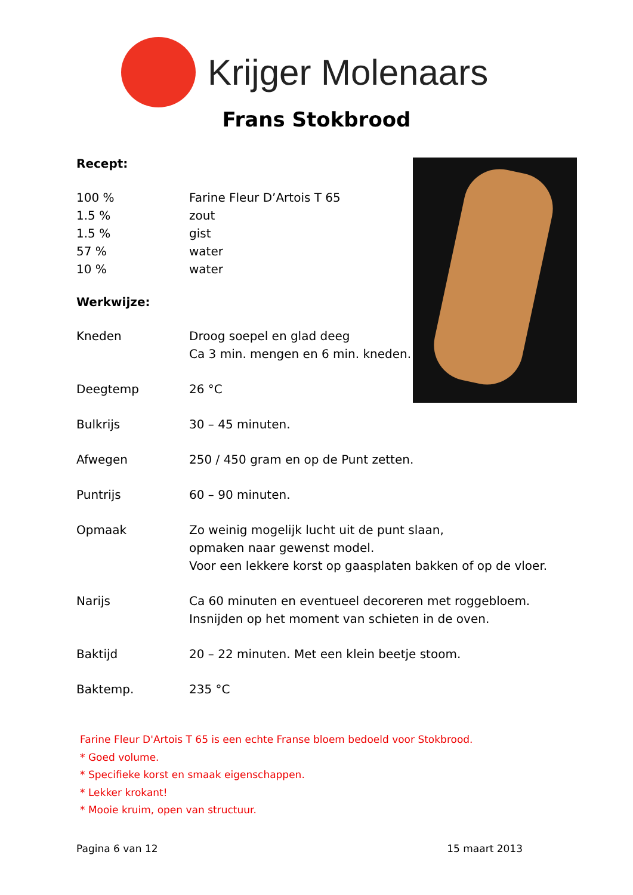Krijger Molenaars
Frans Stokbrood
Recept:
| 100 % | Farine Fleur D’Artois T 65 |
| 1.5 % | zout |
| 1.5 % | gist |
| 57 % | water |
| 10 % | water |
Werkwijze:
| Kneden | Droog soepel en glad deeg Ca 3 min. mengen en 6 min. kneden. |
| Deegtemp | 26 °C |
| Bulkrijs | 30 – 45 minuten. |
| Afwegen | 250 / 450 gram en op de Punt zetten. |
| Puntrijs | 60 – 90 minuten. |
| Opmaak | Zo weinig mogelijk lucht uit de punt slaan, opmaken naar gewenst model. Voor een lekkere korst op gaasplaten bakken of op de vloer. |
| Narijs | Ca 60 minuten en eventueel decoreren met roggebloem. Insnijden op het moment van schieten in de oven. |
| Baktijd | 20 – 22 minuten. Met een klein beetje stoom. |
| Baktemp. | 235 °C |
Farine Fleur D'Artois T 65 is een echte Franse bloem bedoeld voor Stokbrood.
* Goed volume.
* Specifieke korst en smaak eigenschappen.
* Lekker krokant!
* Mooie kruim, open van structuur.
Pagina 6 van 12 15 maart 2013